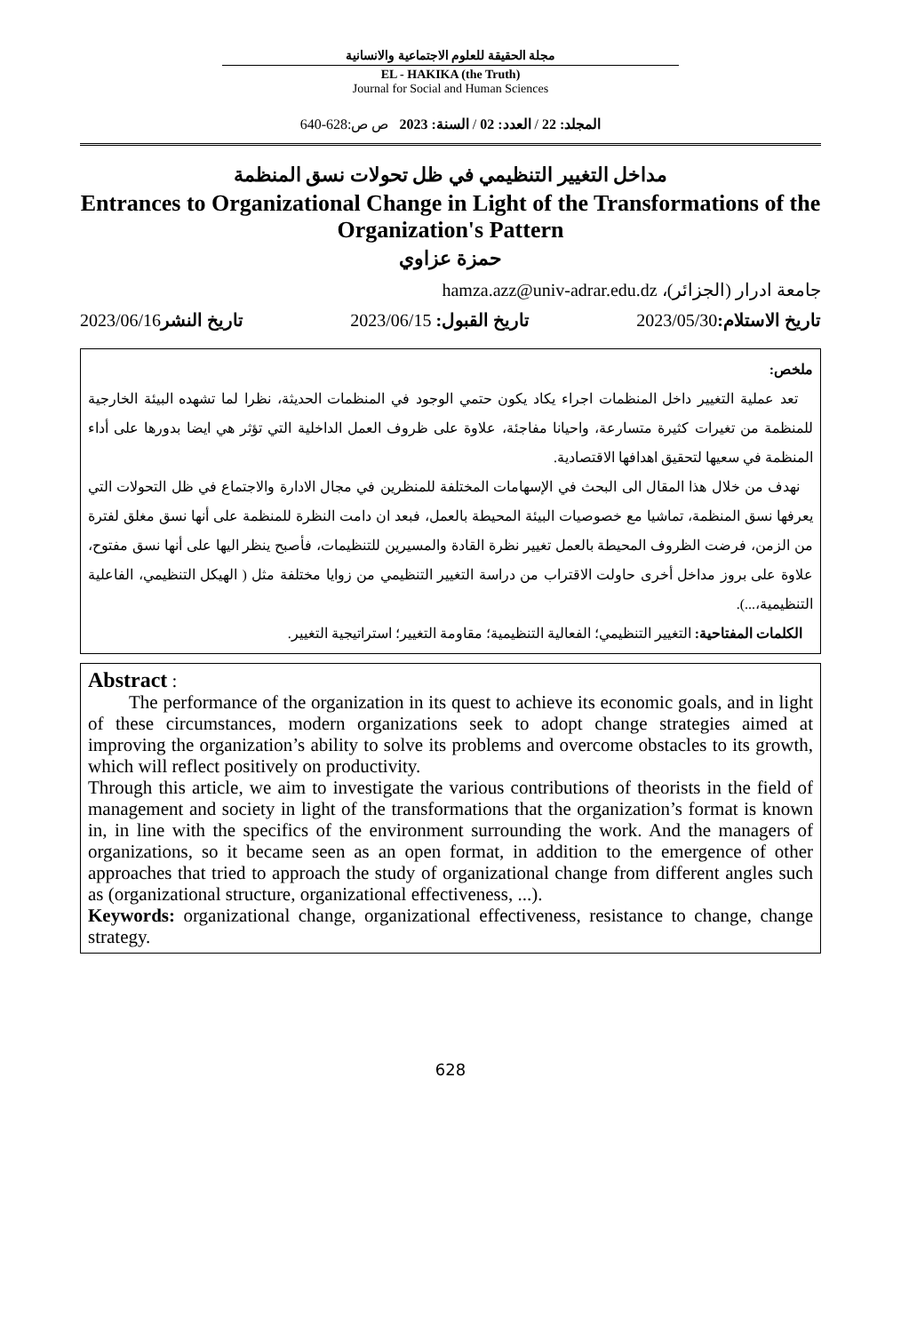مجلة الحقيقة للعلوم الاجتماعية والانسانية
EL - HAKIKA (the Truth)
Journal for Social and Human Sciences
المجلد: 22 / العدد: 02 / السنة: 2023 ص ص:628-640
مداخل التغيير التنظيمي في ظل تحولات نسق المنظمة
Entrances to Organizational Change in Light of the Transformations of the Organization's Pattern
حمزة عزاوي
جامعة ادرار (الجزائر)، hamza.azz@univ-adrar.edu.dz
تاريخ الاستلام: 2023/05/30 تاريخ القبول: 2023/06/15 تاريخ النشر2023/06/16
ملخص:
تعد عملية التغيير داخل المنظمات اجراء يكاد يكون حتمي الوجود في المنظمات الحديثة، نظرا لما تشهده البيئة الخارجية للمنظمة من تغيرات كثيرة متسارعة، واحيانا مفاجئة، علاوة على ظروف العمل الداخلية التي تؤثر هي ايضا بدورها على أداء المنظمة في سعيها لتحقيق اهدافها الاقتصادية.
نهدف من خلال هذا المقال الى البحث في الإسهامات المختلفة للمنظرين في مجال الادارة والاجتماع في ظل التحولات التي يعرفها نسق المنظمة، تماشيا مع خصوصيات البيئة المحيطة بالعمل، فبعد ان دامت النظرة للمنظمة على أنها نسق مغلق لفترة من الزمن، فرضت الظروف المحيطة بالعمل تغيير نظرة القادة والمسيرين للتنظيمات، فأصبح ينظر اليها على أنها نسق مفتوح، علاوة على بروز مداخل أخرى حاولت الاقتراب من دراسة التغيير التنظيمي من زوايا مختلفة مثل ( الهيكل التنظيمي، الفاعلية التنظيمية،...).
الكلمات المفتاحية: التغيير التنظيمي؛ الفعالية التنظيمية؛ مقاومة التغيير؛ استراتيجية التغيير.
Abstract :
The performance of the organization in its quest to achieve its economic goals, and in light of these circumstances, modern organizations seek to adopt change strategies aimed at improving the organization’s ability to solve its problems and overcome obstacles to its growth, which will reflect positively on productivity.
Through this article, we aim to investigate the various contributions of theorists in the field of management and society in light of the transformations that the organization’s format is known in, in line with the specifics of the environment surrounding the work. And the managers of organizations, so it became seen as an open format, in addition to the emergence of other approaches that tried to approach the study of organizational change from different angles such as (organizational structure, organizational effectiveness, ...).
Keywords: organizational change, organizational effectiveness, resistance to change, change strategy.
628